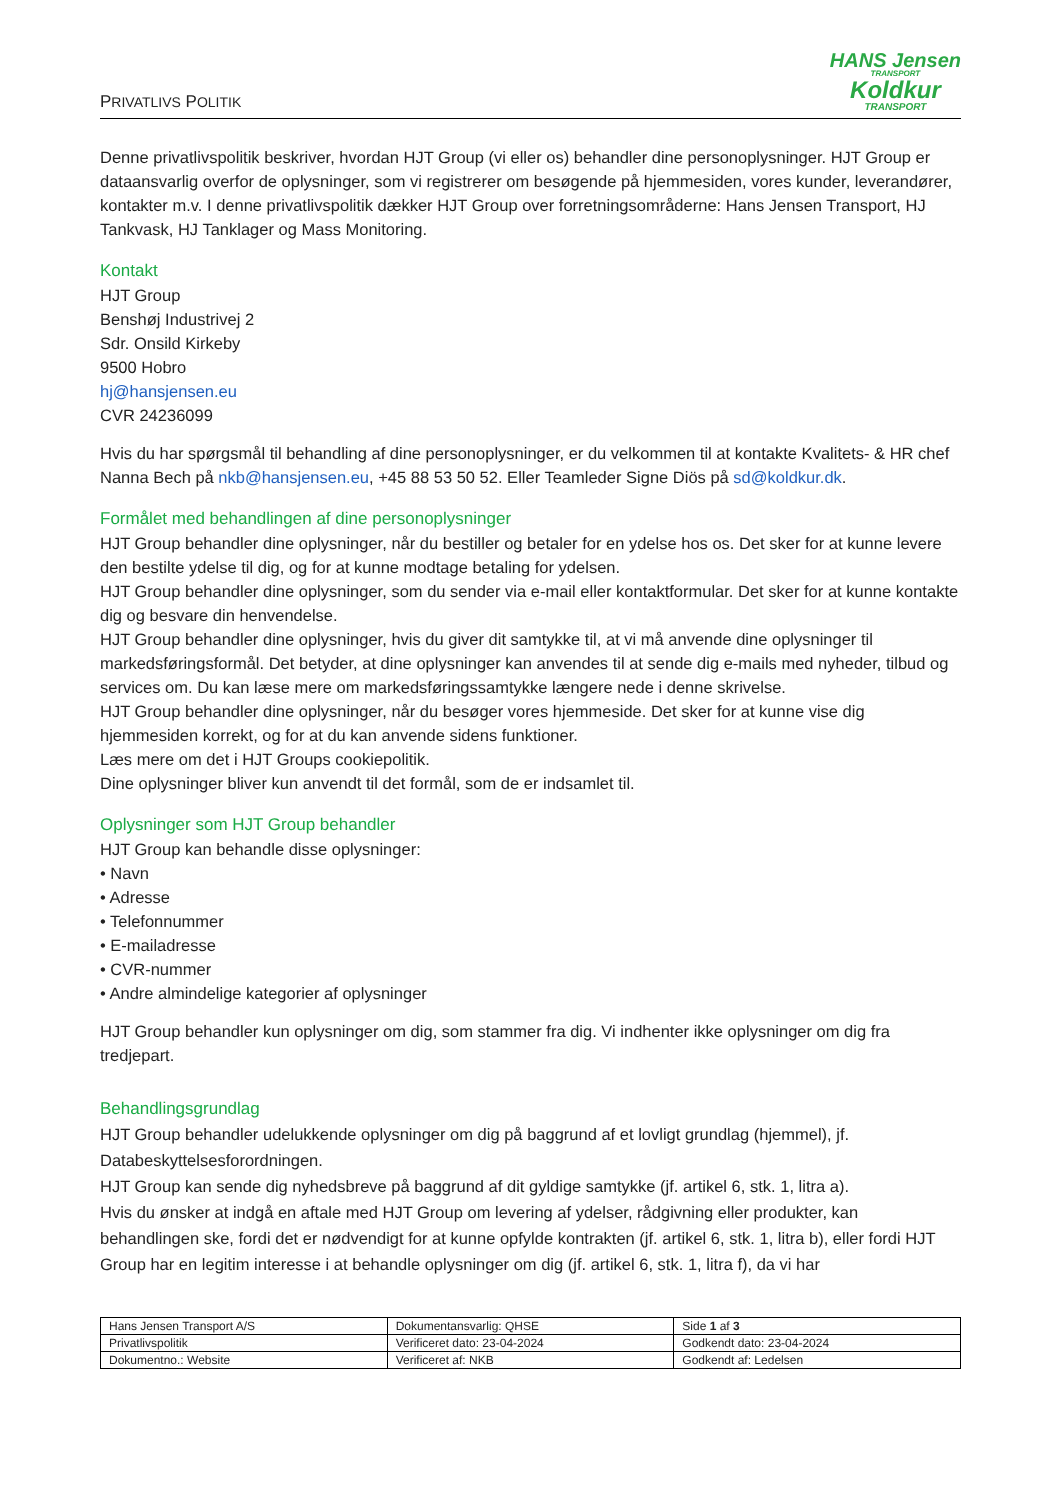PRIVATLIVS POLITIK
HANS Jensen
TRANSPORT
Koldkur
TRANSPORT
Denne privatlivspolitik beskriver, hvordan HJT Group (vi eller os) behandler dine personoplysninger. HJT Group er dataansvarlig overfor de oplysninger, som vi registrerer om besøgende på hjemmesiden, vores kunder, leverandører, kontakter m.v. I denne privatlivspolitik dækker HJT Group over forretningsområderne: Hans Jensen Transport, HJ Tankvask, HJ Tanklager og Mass Monitoring.
Kontakt
HJT Group
Benshøj Industrivej 2
Sdr. Onsild Kirkeby
9500 Hobro
hj@hansjensen.eu
CVR 24236099
Hvis du har spørgsmål til behandling af dine personoplysninger, er du velkommen til at kontakte Kvalitets- & HR chef Nanna Bech på nkb@hansjensen.eu, +45 88 53 50 52. Eller Teamleder Signe Diös på sd@koldkur.dk.
Formålet med behandlingen af dine personoplysninger
HJT Group behandler dine oplysninger, når du bestiller og betaler for en ydelse hos os. Det sker for at kunne levere den bestilte ydelse til dig, og for at kunne modtage betaling for ydelsen.
HJT Group behandler dine oplysninger, som du sender via e-mail eller kontaktformular. Det sker for at kunne kontakte dig og besvare din henvendelse.
HJT Group behandler dine oplysninger, hvis du giver dit samtykke til, at vi må anvende dine oplysninger til markedsføringsformål. Det betyder, at dine oplysninger kan anvendes til at sende dig e-mails med nyheder, tilbud og services om. Du kan læse mere om markedsføringssamtykke længere nede i denne skrivelse.
HJT Group behandler dine oplysninger, når du besøger vores hjemmeside. Det sker for at kunne vise dig hjemmesiden korrekt, og for at du kan anvende sidens funktioner.
Læs mere om det i HJT Groups cookiepolitik.
Dine oplysninger bliver kun anvendt til det formål, som de er indsamlet til.
Oplysninger som HJT Group behandler
HJT Group kan behandle disse oplysninger:
• Navn
• Adresse
• Telefonnummer
• E-mailadresse
• CVR-nummer
• Andre almindelige kategorier af oplysninger
HJT Group behandler kun oplysninger om dig, som stammer fra dig. Vi indhenter ikke oplysninger om dig fra tredjepart.
Behandlingsgrundlag
HJT Group behandler udelukkende oplysninger om dig på baggrund af et lovligt grundlag (hjemmel), jf. Databeskyttelsesforordningen.
HJT Group kan sende dig nyhedsbreve på baggrund af dit gyldige samtykke (jf. artikel 6, stk. 1, litra a).
Hvis du ønsker at indgå en aftale med HJT Group om levering af ydelser, rådgivning eller produkter, kan behandlingen ske, fordi det er nødvendigt for at kunne opfylde kontrakten (jf. artikel 6, stk. 1, litra b), eller fordi HJT Group har en legitim interesse i at behandle oplysninger om dig (jf. artikel 6, stk. 1, litra f), da vi har
| Hans Jensen Transport A/S | Dokumentansvarlig: QHSE | Side 1 af 3 |
| Privatlivspolitik | Verificeret dato: 23-04-2024 | Godkendt dato: 23-04-2024 |
| Dokumentno.: Website | Verificeret af: NKB | Godkendt af: Ledelsen |